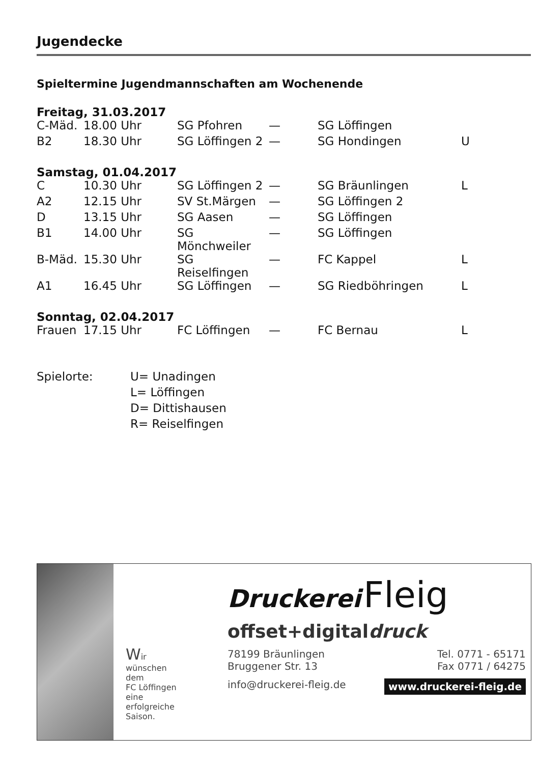Jugendecke
Spieltermine Jugendmannschaften am Wochenende
Freitag, 31.03.2017
| C-Mäd. | 18.00 Uhr | SG Pfohren | — | SG Löffingen | |
| B2 | 18.30 Uhr | SG Löffingen 2 | — | SG Hondingen | U |
Samstag, 01.04.2017
| C | 10.30 Uhr | SG Löffingen 2 | — | SG Bräunlingen | L |
| A2 | 12.15 Uhr | SV St.Märgen | — | SG Löffingen 2 | |
| D | 13.15 Uhr | SG Aasen | — | SG Löffingen | |
| B1 | 14.00 Uhr | SG Mönchweiler | — | SG Löffingen | |
| B-Mäd. | 15.30 Uhr | SG Reiselfingen | — | FC Kappel | L |
| A1 | 16.45 Uhr | SG Löffingen | — | SG Riedböhringen | L |
Sonntag, 02.04.2017
| Frauen | 17.15 Uhr | FC Löffingen | — | FC Bernau | L |
Spielorte:
U= Unadingen
L= Löffingen
D= Dittishausen
R= Reiselfingen
Wir
wünschen
dem
FC Löffingen
eine
erfolgreiche
Saison.
Druckerei Fleig
offset+digitaldruck
78199 Bräunlingen
Bruggener Str. 13
Tel. 0771 - 65171
Fax 0771 / 64275
info@druckerei-fleig.de
www.druckerei-fleig.de